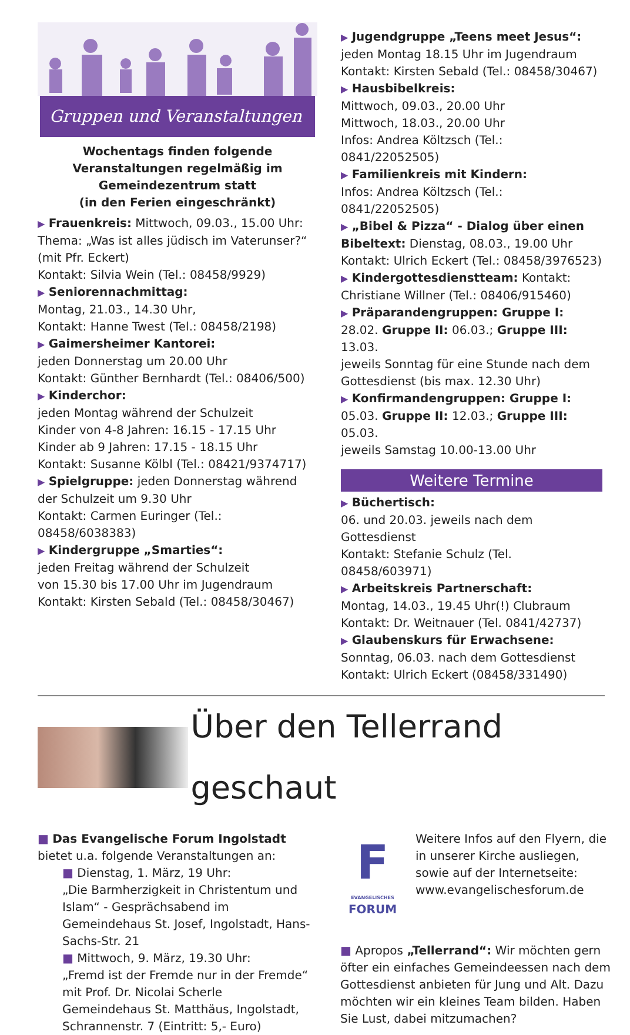Gruppen und Veranstaltungen
Wochentags finden folgende Veranstaltungen regelmäßig im Gemeindezentrum statt
(in den Ferien eingeschränkt)
▶ Frauenkreis: Mittwoch, 09.03., 15.00 Uhr: Thema: „Was ist alles jüdisch im Vaterunser?“ (mit Pfr. Eckert)
Kontakt: Silvia Wein (Tel.: 08458/9929)
▶ Seniorennachmittag:
Montag, 21.03., 14.30 Uhr,
Kontakt: Hanne Twest (Tel.: 08458/2198)
▶ Gaimersheimer Kantorei:
jeden Donnerstag um 20.00 Uhr
Kontakt: Günther Bernhardt (Tel.: 08406/500)
▶ Kinderchor:
jeden Montag während der Schulzeit
Kinder von 4-8 Jahren: 16.15 - 17.15 Uhr
Kinder ab 9 Jahren: 17.15 - 18.15 Uhr
Kontakt: Susanne Kölbl (Tel.: 08421/9374717)
▶ Spielgruppe: jeden Donnerstag während der Schulzeit um 9.30 Uhr
Kontakt: Carmen Euringer (Tel.: 08458/6038383)
▶ Kindergruppe „Smarties“:
jeden Freitag während der Schulzeit
von 15.30 bis 17.00 Uhr im Jugendraum
Kontakt: Kirsten Sebald (Tel.: 08458/30467)
▶ Jugendgruppe „Teens meet Jesus“:
jeden Montag 18.15 Uhr im Jugendraum
Kontakt: Kirsten Sebald (Tel.: 08458/30467)
▶ Hausbibelkreis:
Mittwoch, 09.03., 20.00 Uhr
Mittwoch, 18.03., 20.00 Uhr
Infos: Andrea Költzsch (Tel.: 0841/22052505)
▶ Familienkreis mit Kindern:
Infos: Andrea Költzsch (Tel.: 0841/22052505)
▶ „Bibel & Pizza“ - Dialog über einen Bibeltext: Dienstag, 08.03., 19.00 Uhr
Kontakt: Ulrich Eckert (Tel.: 08458/3976523)
▶ Kindergottesdienstteam: Kontakt: Christiane Willner (Tel.: 08406/915460)
▶ Präparandengruppen: Gruppe I: 28.02. Gruppe II: 06.03.; Gruppe III: 13.03.
jeweils Sonntag für eine Stunde nach dem Gottesdienst (bis max. 12.30 Uhr)
▶ Konfirmandengruppen: Gruppe I: 05.03. Gruppe II: 12.03.; Gruppe III: 05.03.
jeweils Samstag 10.00-13.00 Uhr
Weitere Termine
▶ Büchertisch:
06. und 20.03. jeweils nach dem Gottesdienst
Kontakt: Stefanie Schulz (Tel. 08458/603971)
▶ Arbeitskreis Partnerschaft:
Montag, 14.03., 19.45 Uhr(!) Clubraum
Kontakt: Dr. Weitnauer (Tel. 0841/42737)
▶ Glaubenskurs für Erwachsene:
Sonntag, 06.03. nach dem Gottesdienst
Kontakt: Ulrich Eckert (08458/331490)
Über den Tellerrand geschaut
■ Das Evangelische Forum Ingolstadt bietet u.a. folgende Veranstaltungen an:
■ Dienstag, 1. März, 19 Uhr:
„Die Barmherzigkeit in Christentum und Islam“ - Gesprächsabend im Gemeindehaus St. Josef, Ingolstadt, Hans-Sachs-Str. 21
■ Mittwoch, 9. März, 19.30 Uhr:
„Fremd ist der Fremde nur in der Fremde“ mit Prof. Dr. Nicolai Scherle
Gemeindehaus St. Matthäus, Ingolstadt, Schrannenstr. 7 (Eintritt: 5,- Euro)
F
EVANGELISCHES
FORUM
Weitere Infos auf den Flyern, die in unserer Kirche ausliegen, sowie auf der Internetseite: www.evangelischesforum.de
■ Apropos „Tellerrand“: Wir möchten gern öfter ein einfaches Gemeindeessen nach dem Gottesdienst anbieten für Jung und Alt. Dazu möchten wir ein kleines Team bilden. Haben Sie Lust, dabei mitzumachen?